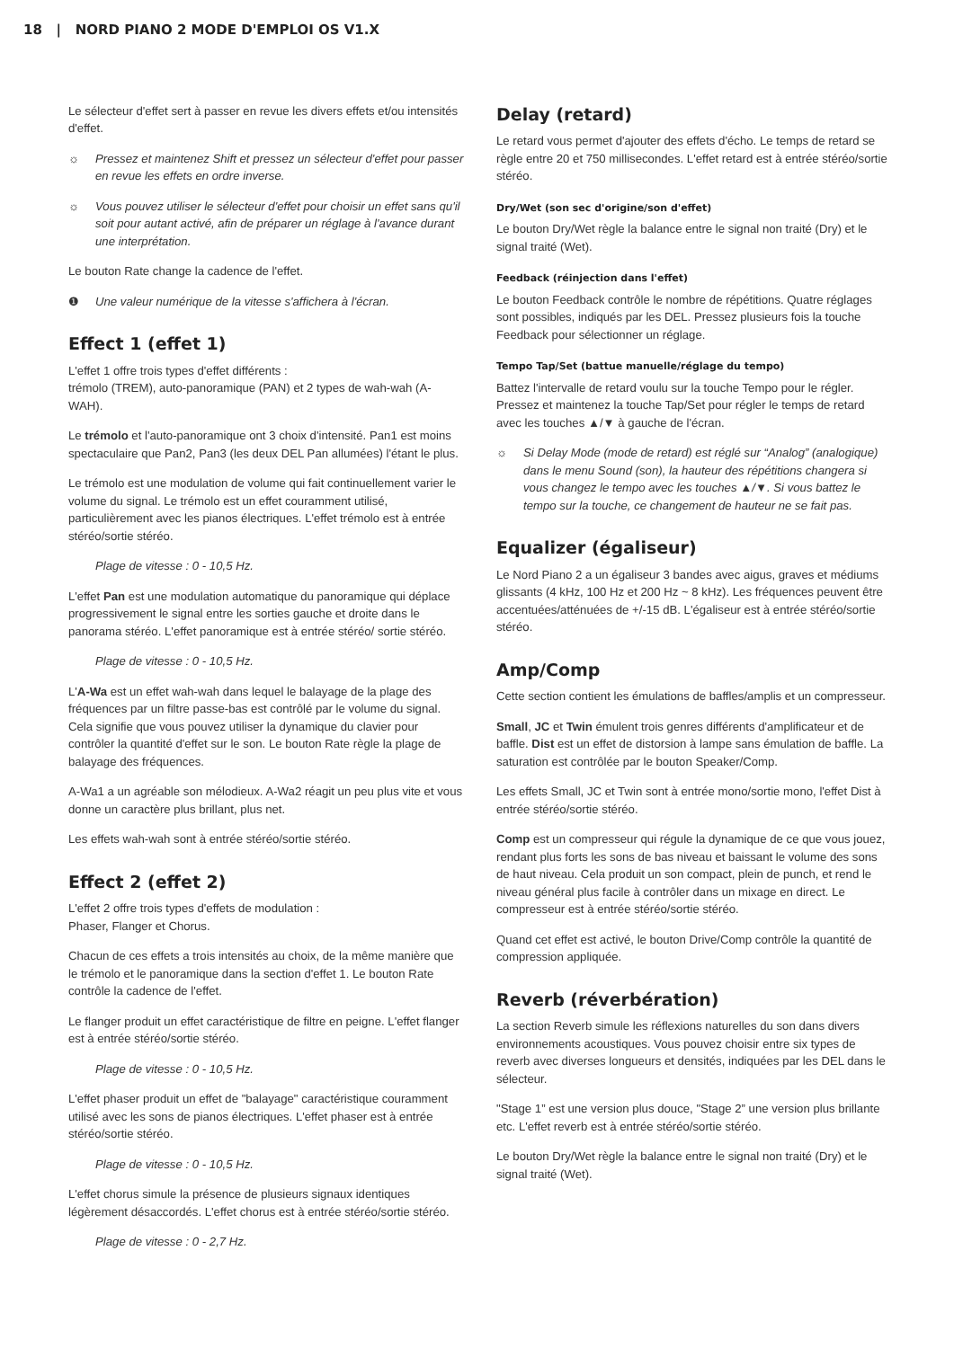18 | NORD PIANO 2 MODE D'EMPLOI OS V1.X
Le sélecteur d'effet sert à passer en revue les divers effets et/ou intensités d'effet.
☼ Pressez et maintenez Shift et pressez un sélecteur d'effet pour passer en revue les effets en ordre inverse.
☼ Vous pouvez utiliser le sélecteur d'effet pour choisir un effet sans qu'il soit pour autant activé, afin de préparer un réglage à l'avance durant une interprétation.
Le bouton Rate change la cadence de l'effet.
❶ Une valeur numérique de la vitesse s'affichera à l'écran.
Effect 1 (effet 1)
L'effet 1 offre trois types d'effet différents :
trémolo (TREM), auto-panoramique (PAN) et 2 types de wah-wah (A-WAH).
Le trémolo et l'auto-panoramique ont 3 choix d'intensité. Pan1 est moins spectaculaire que Pan2, Pan3 (les deux DEL Pan allumées) l'étant le plus.
Le trémolo est une modulation de volume qui fait continuellement varier le volume du signal. Le trémolo est un effet couramment utilisé, particulièrement avec les pianos électriques. L'effet trémolo est à entrée stéréo/sortie stéréo.
Plage de vitesse : 0 - 10,5 Hz.
L'effet Pan est une modulation automatique du panoramique qui déplace progressivement le signal entre les sorties gauche et droite dans le panorama stéréo. L'effet panoramique est à entrée stéréo/ sortie stéréo.
Plage de vitesse : 0 - 10,5 Hz.
L'A-Wa est un effet wah-wah dans lequel le balayage de la plage des fréquences par un filtre passe-bas est contrôlé par le volume du signal. Cela signifie que vous pouvez utiliser la dynamique du clavier pour contrôler la quantité d'effet sur le son. Le bouton Rate règle la plage de balayage des fréquences.
A-Wa1 a un agréable son mélodieux. A-Wa2 réagit un peu plus vite et vous donne un caractère plus brillant, plus net.
Les effets wah-wah sont à entrée stéréo/sortie stéréo.
Effect 2 (effet 2)
L'effet 2 offre trois types d'effets de modulation :
Phaser, Flanger et Chorus.
Chacun de ces effets a trois intensités au choix, de la même manière que le trémolo et le panoramique dans la section d'effet 1. Le bouton Rate contrôle la cadence de l'effet.
Le flanger produit un effet caractéristique de filtre en peigne. L'effet flanger est à entrée stéréo/sortie stéréo.
Plage de vitesse : 0 - 10,5 Hz.
L'effet phaser produit un effet de "balayage" caractéristique couramment utilisé avec les sons de pianos électriques. L'effet phaser est à entrée stéréo/sortie stéréo.
Plage de vitesse : 0 - 10,5 Hz.
L'effet chorus simule la présence de plusieurs signaux identiques légèrement désaccordés. L'effet chorus est à entrée stéréo/sortie stéréo.
Plage de vitesse : 0 - 2,7 Hz.
Delay (retard)
Le retard vous permet d'ajouter des effets d'écho. Le temps de retard se règle entre 20 et 750 millisecondes. L'effet retard est à entrée stéréo/sortie stéréo.
Dry/Wet (son sec d'origine/son d'effet)
Le bouton Dry/Wet règle la balance entre le signal non traité (Dry) et le signal traité (Wet).
Feedback (réinjection dans l'effet)
Le bouton Feedback contrôle le nombre de répétitions. Quatre réglages sont possibles, indiqués par les DEL. Pressez plusieurs fois la touche Feedback pour sélectionner un réglage.
Tempo Tap/Set (battue manuelle/réglage du tempo)
Battez l'intervalle de retard voulu sur la touche Tempo pour le régler. Pressez et maintenez la touche Tap/Set pour régler le temps de retard avec les touches ▲/▼ à gauche de l'écran.
☼ Si Delay Mode (mode de retard) est réglé sur “Analog” (analogique) dans le menu Sound (son), la hauteur des répétitions changera si vous changez le tempo avec les touches ▲/▼. Si vous battez le tempo sur la touche, ce changement de hauteur ne se fait pas.
Equalizer (égaliseur)
Le Nord Piano 2 a un égaliseur 3 bandes avec aigus, graves et médiums glissants (4 kHz, 100 Hz et 200 Hz ~ 8 kHz). Les fréquences peuvent être accentuées/atténuées de +/-15 dB. L'égaliseur est à entrée stéréo/sortie stéréo.
Amp/Comp
Cette section contient les émulations de baffles/amplis et un compresseur.
Small, JC et Twin émulent trois genres différents d'amplificateur et de baffle. Dist est un effet de distorsion à lampe sans émulation de baffle. La saturation est contrôlée par le bouton Speaker/Comp.
Les effets Small, JC et Twin sont à entrée mono/sortie mono, l'effet Dist à entrée stéréo/sortie stéréo.
Comp est un compresseur qui régule la dynamique de ce que vous jouez, rendant plus forts les sons de bas niveau et baissant le volume des sons de haut niveau. Cela produit un son compact, plein de punch, et rend le niveau général plus facile à contrôler dans un mixage en direct. Le compresseur est à entrée stéréo/sortie stéréo.
Quand cet effet est activé, le bouton Drive/Comp contrôle la quantité de compression appliquée.
Reverb (réverbération)
La section Reverb simule les réflexions naturelles du son dans divers environnements acoustiques. Vous pouvez choisir entre six types de reverb avec diverses longueurs et densités, indiquées par les DEL dans le sélecteur.
"Stage 1” est une version plus douce, "Stage 2” une version plus brillante etc. L'effet reverb est à entrée stéréo/sortie stéréo.
Le bouton Dry/Wet règle la balance entre le signal non traité (Dry) et le signal traité (Wet).